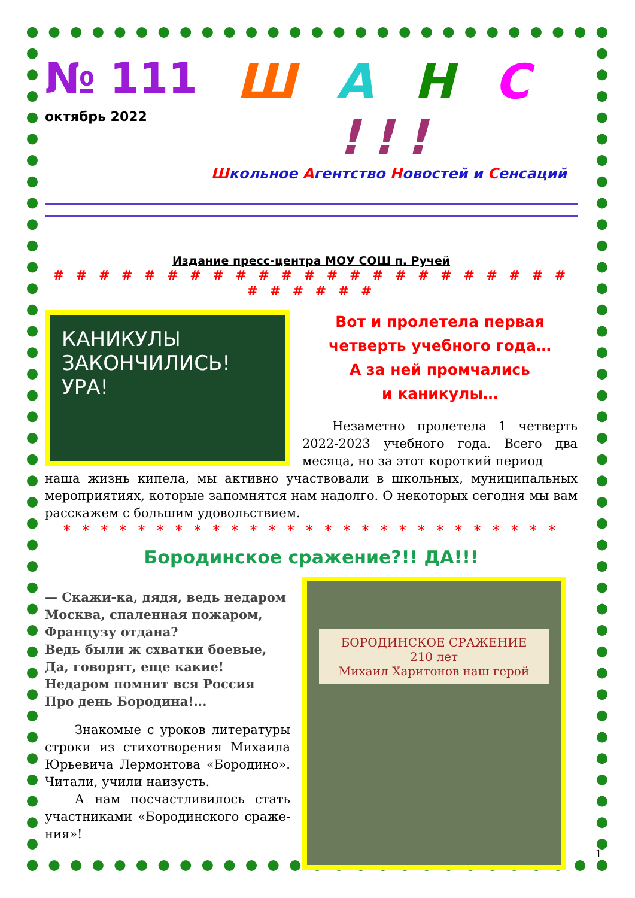№ 111
октябрь 2022
Ш А Н С !!!
Школьное Агентство Новостей и Сенсаций
Издание пресс-центра МОУ СОШ п. Ручей
# # # # # # # # # # # # # # # # # # # # # # # # # # # # #
КАНИКУЛЫ ЗАКОНЧИЛИСЬ! УРА!
Вот и пролетела первая
четверть учебного года…
А за ней промчались
и каникулы…
Незаметно пролетела 1 четверть 2022-2023 учебного года. Всего два месяца, но за этот короткий период
наша жизнь кипела, мы активно участвовали в школьных, муниципальных мероприятиях, которые запомнятся нам надолго. О некоторых сегодня мы вам расскажем с большим удовольствием.
* * * * * * * * * * * * * * * * * * * * * * * * * * *
Бородинское сражение?!! ДА!!!
— Скажи-ка, дядя, ведь недаром
Москва, спаленная пожаром,
Французу отдана?
Ведь были ж схватки боевые,
Да, говорят, еще какие!
Недаром помнит вся Россия
Про день Бородина!...
Знакомые с уроков литературы строки из стихотворения Михаила Юрьевича Лермонтова «Бородино». Читали, учили наизусть.
А нам посчастливилось стать участниками «Бородинского сраже-ния»!
БОРОДИНСКОЕ СРАЖЕНИЕ
210 лет
Михаил Харитонов наш герой
1